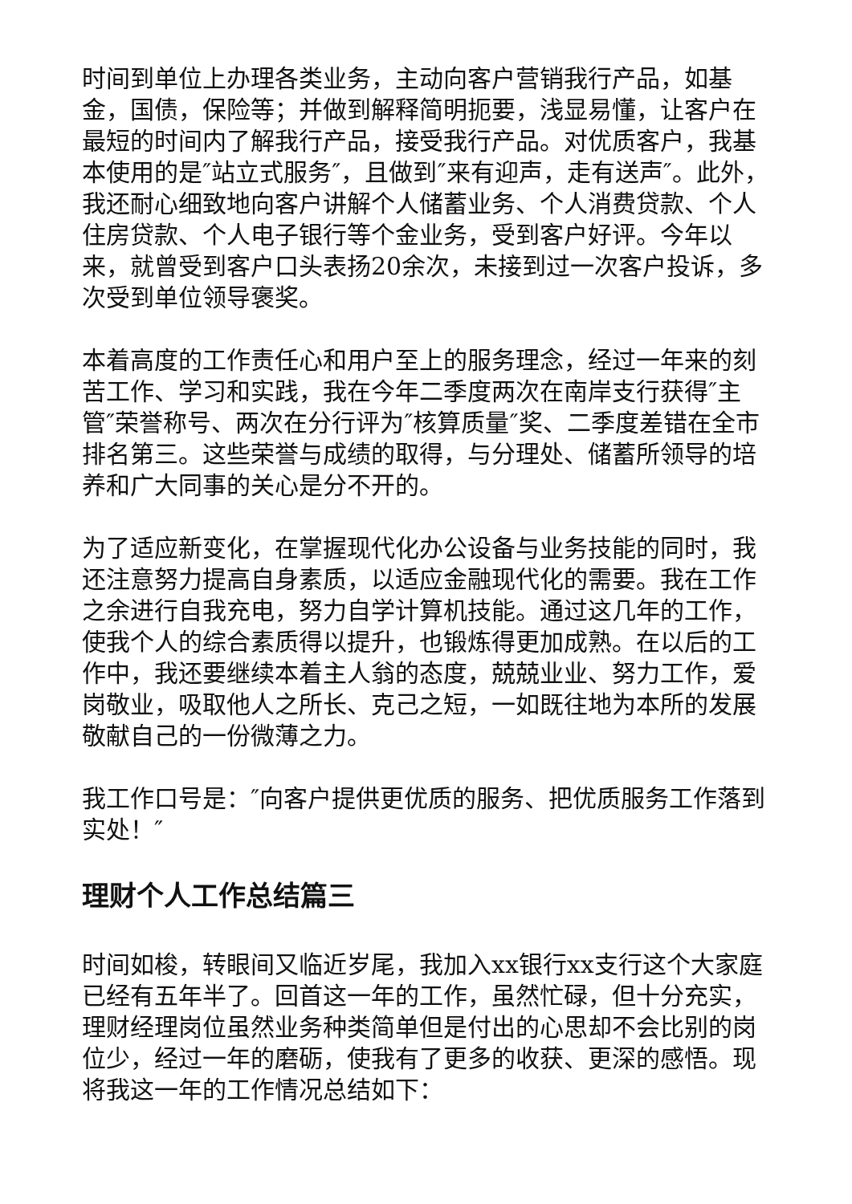时间到单位上办理各类业务，主动向客户营销我行产品，如基金，国债，保险等；并做到解释简明扼要，浅显易懂，让客户在最短的时间内了解我行产品，接受我行产品。对优质客户，我基本使用的是″站立式服务″，且做到″来有迎声，走有送声″。此外，我还耐心细致地向客户讲解个人储蓄业务、个人消费贷款、个人住房贷款、个人电子银行等个金业务，受到客户好评。今年以来，就曾受到客户口头表扬20余次，未接到过一次客户投诉，多次受到单位领导褒奖。
本着高度的工作责任心和用户至上的服务理念，经过一年来的刻苦工作、学习和实践，我在今年二季度两次在南岸支行获得″主管″荣誉称号、两次在分行评为″核算质量″奖、二季度差错在全市排名第三。这些荣誉与成绩的取得，与分理处、储蓄所领导的培养和广大同事的关心是分不开的。
为了适应新变化，在掌握现代化办公设备与业务技能的同时，我还注意努力提高自身素质，以适应金融现代化的需要。我在工作之余进行自我充电，努力自学计算机技能。通过这几年的工作，使我个人的综合素质得以提升，也锻炼得更加成熟。在以后的工作中，我还要继续本着主人翁的态度，兢兢业业、努力工作，爱岗敬业，吸取他人之所长、克己之短，一如既往地为本所的发展敬献自己的一份微薄之力。
我工作口号是：″向客户提供更优质的服务、把优质服务工作落到实处！″
理财个人工作总结篇三
时间如梭，转眼间又临近岁尾，我加入xx银行xx支行这个大家庭已经有五年半了。回首这一年的工作，虽然忙碌，但十分充实，理财经理岗位虽然业务种类简单但是付出的心思却不会比别的岗位少，经过一年的磨砺，使我有了更多的收获、更深的感悟。现将我这一年的工作情况总结如下：